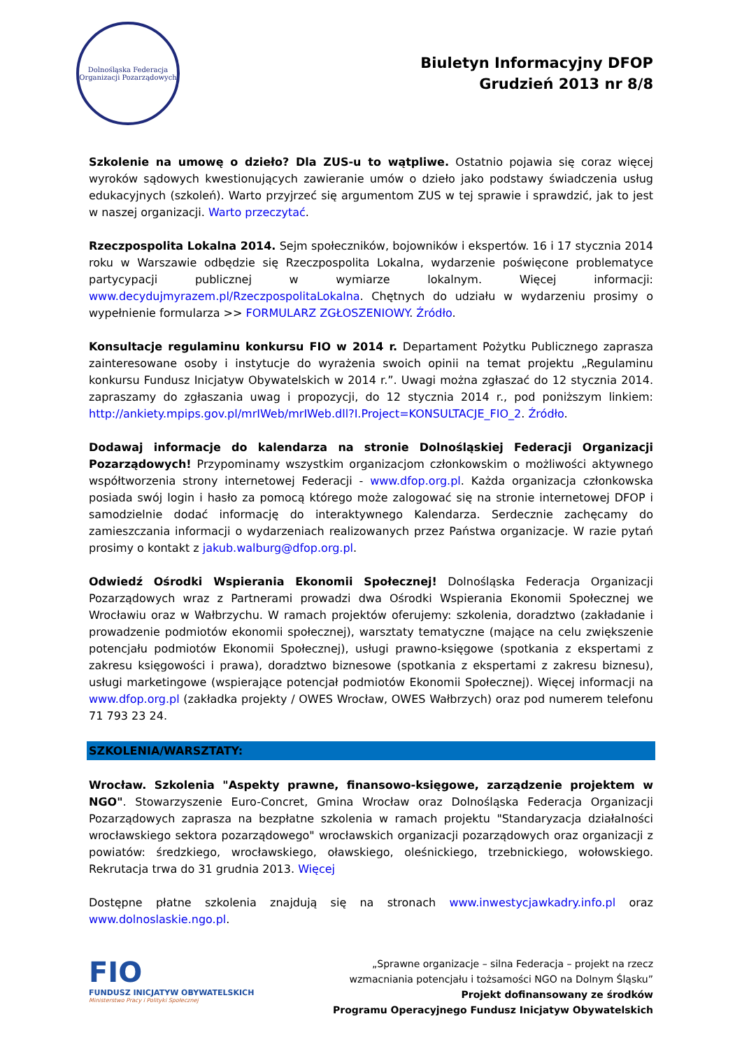Dolnośląska Federacja
Organizacji Pozarządowych
Biuletyn Informacyjny DFOP
Grudzień 2013 nr 8/8
Szkolenie na umowę o dzieło? Dla ZUS-u to wątpliwe. Ostatnio pojawia się coraz więcej wyroków sądowych kwestionujących zawieranie umów o dzieło jako podstawy świadczenia usług edukacyjnych (szkoleń). Warto przyjrzeć się argumentom ZUS w tej sprawie i sprawdzić, jak to jest w naszej organizacji. Warto przeczytać.
Rzeczpospolita Lokalna 2014. Sejm społeczników, bojowników i ekspertów. 16 i 17 stycznia 2014 roku w Warszawie odbędzie się Rzeczpospolita Lokalna, wydarzenie poświęcone problematyce partycypacji publicznej w wymiarze lokalnym. Więcej informacji: www.decydujmyrazem.pl/RzeczpospolitaLokalna. Chętnych do udziału w wydarzeniu prosimy o wypełnienie formularza >> FORMULARZ ZGŁOSZENIOWY. Źródło.
Konsultacje regulaminu konkursu FIO w 2014 r. Departament Pożytku Publicznego zaprasza zainteresowane osoby i instytucje do wyrażenia swoich opinii na temat projektu „Regulaminu konkursu Fundusz Inicjatyw Obywatelskich w 2014 r.”. Uwagi można zgłaszać do 12 stycznia 2014. zapraszamy do zgłaszania uwag i propozycji, do 12 stycznia 2014 r., pod poniższym linkiem: http://ankiety.mpips.gov.pl/mrIWeb/mrIWeb.dll?I.Project=KONSULTACJE_FIO_2. Źródło.
Dodawaj informacje do kalendarza na stronie Dolnośląskiej Federacji Organizacji Pozarządowych! Przypominamy wszystkim organizacjom członkowskim o możliwości aktywnego współtworzenia strony internetowej Federacji - www.dfop.org.pl. Każda organizacja członkowska posiada swój login i hasło za pomocą którego może zalogować się na stronie internetowej DFOP i samodzielnie dodać informację do interaktywnego Kalendarza. Serdecznie zachęcamy do zamieszczania informacji o wydarzeniach realizowanych przez Państwa organizacje. W razie pytań prosimy o kontakt z jakub.walburg@dfop.org.pl.
Odwiedź Ośrodki Wspierania Ekonomii Społecznej! Dolnośląska Federacja Organizacji Pozarządowych wraz z Partnerami prowadzi dwa Ośrodki Wspierania Ekonomii Społecznej we Wrocławiu oraz w Wałbrzychu. W ramach projektów oferujemy: szkolenia, doradztwo (zakładanie i prowadzenie podmiotów ekonomii społecznej), warsztaty tematyczne (mające na celu zwiększenie potencjału podmiotów Ekonomii Społecznej), usługi prawno-księgowe (spotkania z ekspertami z zakresu księgowości i prawa), doradztwo biznesowe (spotkania z ekspertami z zakresu biznesu), usługi marketingowe (wspierające potencjał podmiotów Ekonomii Społecznej). Więcej informacji na www.dfop.org.pl (zakładka projekty / OWES Wrocław, OWES Wałbrzych) oraz pod numerem telefonu 71 793 23 24.
SZKOLENIA/WARSZTATY:
Wrocław. Szkolenia "Aspekty prawne, finansowo-księgowe, zarządzenie projektem w NGO". Stowarzyszenie Euro-Concret, Gmina Wrocław oraz Dolnośląska Federacja Organizacji Pozarządowych zaprasza na bezpłatne szkolenia w ramach projektu "Standaryzacja działalności wrocławskiego sektora pozarządowego" wrocławskich organizacji pozarządowych oraz organizacji z powiatów: średzkiego, wrocławskiego, oławskiego, oleśnickiego, trzebnickiego, wołowskiego. Rekrutacja trwa do 31 grudnia 2013. Więcej
Dostępne płatne szkolenia znajdują się na stronach www.inwestycjawkadry.info.pl oraz www.dolnoslaskie.ngo.pl.
FIO
FUNDUSZ INICJATYW OBYWATELSKICH
Ministerstwo Pracy i Polityki Społecznej
„Sprawne organizacje – silna Federacja – projekt na rzecz
wzmacniania potencjału i tożsamości NGO na Dolnym Śląsku”
Projekt dofinansowany ze środków
Programu Operacyjnego Fundusz Inicjatyw Obywatelskich